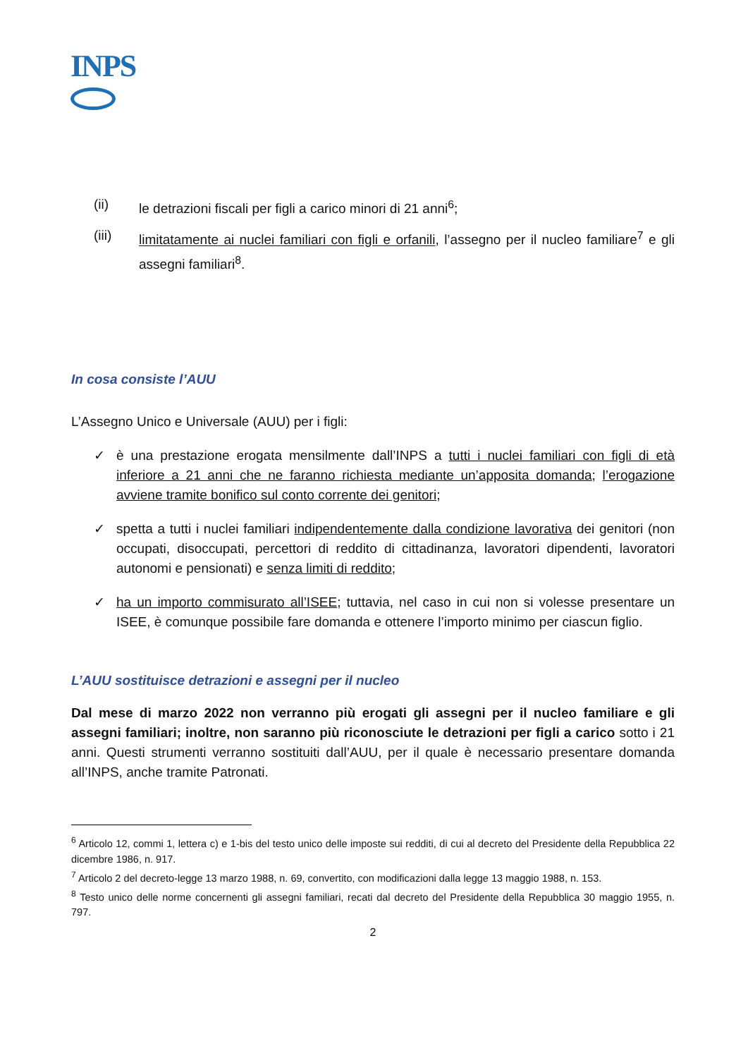INPS
(ii) le detrazioni fiscali per figli a carico minori di 21 anni<sup>6</sup>;
(iii) limitatamente ai nuclei familiari con figli e orfanili, l’assegno per il nucleo familiare<sup>7</sup> e gli assegni familiari<sup>8</sup>.
In cosa consiste l’AUU
L’Assegno Unico e Universale (AUU) per i figli:
✓ è una prestazione erogata mensilmente dall’INPS a tutti i nuclei familiari con figli di età inferiore a 21 anni che ne faranno richiesta mediante un’apposita domanda; l’erogazione avviene tramite bonifico sul conto corrente dei genitori;
✓ spetta a tutti i nuclei familiari indipendentemente dalla condizione lavorativa dei genitori (non occupati, disoccupati, percettori di reddito di cittadinanza, lavoratori dipendenti, lavoratori autonomi e pensionati) e senza limiti di reddito;
✓ ha un importo commisurato all’ISEE; tuttavia, nel caso in cui non si volesse presentare un ISEE, è comunque possibile fare domanda e ottenere l’importo minimo per ciascun figlio.
L’AUU sostituisce detrazioni e assegni per il nucleo
Dal mese di marzo 2022 non verranno più erogati gli assegni per il nucleo familiare e gli assegni familiari; inoltre, non saranno più riconosciute le detrazioni per figli a carico sotto i 21 anni. Questi strumenti verranno sostituiti dall’AUU, per il quale è necessario presentare domanda all’INPS, anche tramite Patronati.
<sup>6</sup> Articolo 12, commi 1, lettera c) e 1-bis del testo unico delle imposte sui redditi, di cui al decreto del Presidente della Repubblica 22 dicembre 1986, n. 917.
<sup>7</sup> Articolo 2 del decreto-legge 13 marzo 1988, n. 69, convertito, con modificazioni dalla legge 13 maggio 1988, n. 153.
<sup>8</sup> Testo unico delle norme concernenti gli assegni familiari, recati dal decreto del Presidente della Repubblica 30 maggio 1955, n. 797.
2